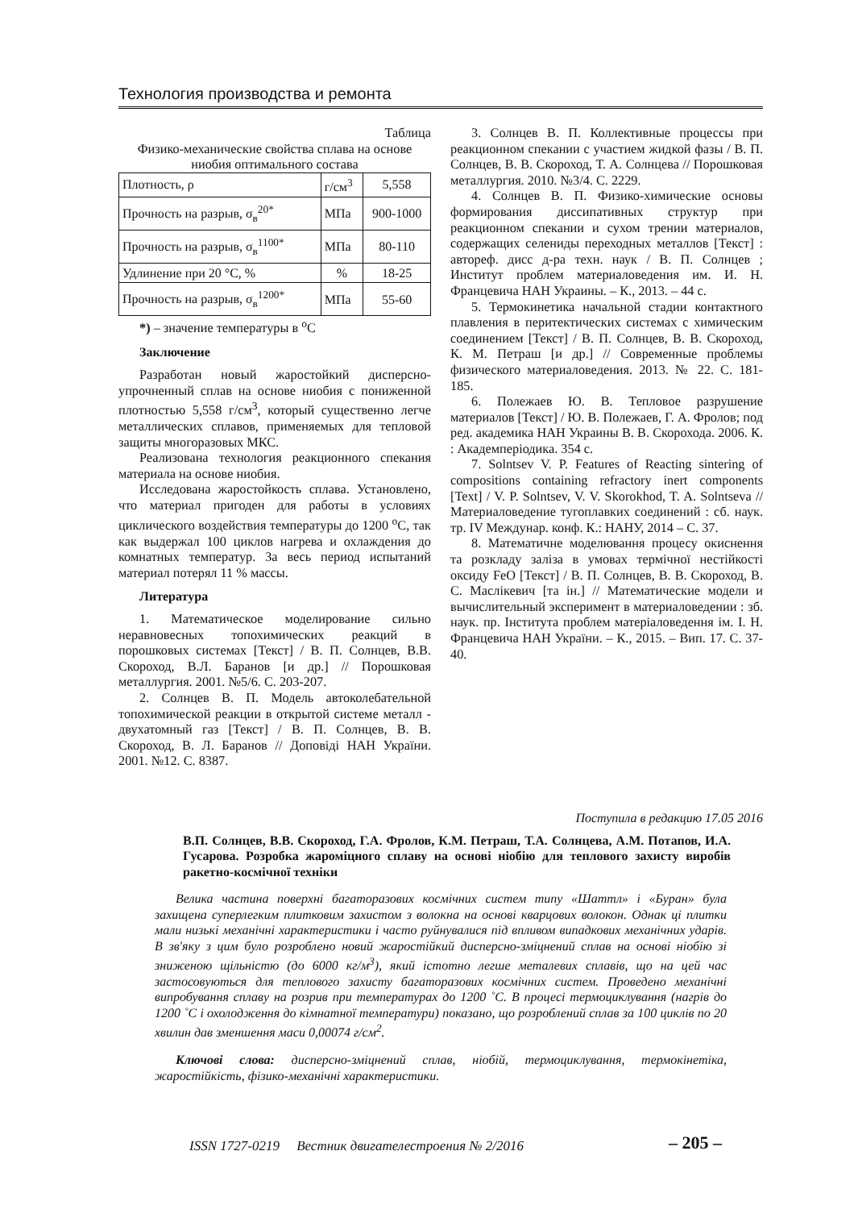Технология производства и ремонта
Таблица
Физико-механические свойства сплава на основе ниобия оптимального состава
| Плотность, ρ | г/см<sup>3</sup> | 5,558 |
| Прочность на разрыв, σ<sub>в</sub><sup>20*</sup> | МПа | 900-1000 |
| Прочность на разрыв, σ<sub>в</sub><sup>1100*</sup> | МПа | 80-110 |
| Удлинение при 20 °С, % | % | 18-25 |
| Прочность на разрыв, σ<sub>в</sub><sup>1200*</sup> | МПа | 55-60 |
*) – значение температуры в <sup>о</sup>С
Заключение
Разработан новый жаростойкий дисперсно-упрочненный сплав на основе ниобия с пониженной плотностью 5,558 г/см<sup>3</sup>, который существенно легче металлических сплавов, применяемых для тепловой защиты многоразовых МКС.
Реализована технология реакционного спекания материала на основе ниобия.
Исследована жаростойкость сплава. Установлено, что материал пригоден для работы в условиях циклического воздействия температуры до 1200 <sup>о</sup>С, так как выдержал 100 циклов нагрева и охлаждения до комнатных температур. За весь период испытаний материал потерял 11 % массы.
Литература
1. Математическое моделирование сильно неравновесных топохимических реакций в порошковых системах [Текст] / В. П. Солнцев, В.В. Скороход, В.Л. Баранов [и др.] // Порошковая металлургия. 2001. №5/6. С. 203-207.
2. Солнцев В. П. Модель автоколебательной топохимической реакции в открытой системе металл - двухатомный газ [Текст] / В. П. Солнцев, В. В. Скороход, В. Л. Баранов // Доповіді НАН України. 2001. №12. С. 8387.
3. Солнцев В. П. Коллективные процессы при реакционном спекании с участием жидкой фазы / В. П. Солнцев, В. В. Скороход, Т. А. Солнцева // Порошковая металлургия. 2010. №3/4. С. 2229.
4. Солнцев В. П. Физико-химические основы формирования диссипативных структур при реакционном спекании и сухом трении материалов, содержащих селениды переходных металлов [Текст] : автореф. дисс д-ра техн. наук / В. П. Солнцев ; Институт проблем материаловедения им. И. Н. Францевича НАН Украины. – К., 2013. – 44 с.
5. Термокинетика начальной стадии контактного плавления в перитектических системах с химическим соединением [Текст] / В. П. Солнцев, В. В. Скороход, К. М. Петраш [и др.] // Современные проблемы физического материаловедения. 2013. № 22. С. 181-185.
6. Полежаев Ю. В. Тепловое разрушение материалов [Текст] / Ю. В. Полежаев, Г. А. Фролов; под ред. академика НАН Украины В. В. Скорохода. 2006. К. : Академперіодика. 354 с.
7. Solntsev V. P. Features of Reacting sintering of compositions containing refractory inert components [Text] / V. P. Solntsev, V. V. Skorokhod, T. A. Solntseva // Материаловедение тугоплавких соединений : сб. наук. тр. IV Междунар. конф. К.: НАНУ, 2014 – С. 37.
8. Математичне моделювання процесу окиснення та розкладу заліза в умовах термічної нестійкості оксиду FeO [Текст] / В. П. Солнцев, В. В. Скороход, В. С. Маслікевич [та ін.] // Математические модели и вычислительный эксперимент в материаловедении : зб. наук. пр. Інститута проблем матеріаловедення ім. І. Н. Францевича НАН України. – К., 2015. – Вип. 17. С. 37-40.
Поступила в редакцию 17.05 2016
В.П. Солнцев, В.В. Скороход, Г.А. Фролов, К.М. Петраш, Т.А. Солнцева, А.М. Потапов, И.А. Гусарова. Розробка жароміцного сплаву на основі ніобію для теплового захисту виробів ракетно-космічної техніки
Велика частина поверхні багаторазових космічних систем типу «Шаттл» і «Буран» була захищена суперлегким плитковим захистом з волокна на основі кварцових волокон. Однак ці плитки мали низькі механічні характеристики і часто руйнувалися під впливом випадкових механічних ударів. В зв'яку з цим було розроблено новий жаростійкий дисперсно-зміцнений сплав на основі ніобію зі зниженою щільністю (до 6000 кг/м<sup>3</sup>), який істотно легше металевих сплавів, що на цей час застосовуються для теплового захисту багаторазових космічних систем. Проведено механічні випробування сплаву на розрив при температурах до 1200 ˚С. В процесі термоциклування (нагрів до 1200 ˚С і охолодження до кімнатної температури) показано, що розроблений сплав за 100 циклів по 20 хвилин дав зменшення маси 0,00074 г/см<sup>2</sup>.
Ключові слова: дисперсно-зміцнений сплав, ніобій, термоциклування, термокінетіка, жаростійкість, фізико-механічні характеристики.
ISSN 1727-0219 Вестник двигателестроения № 2/2016
– 205 –